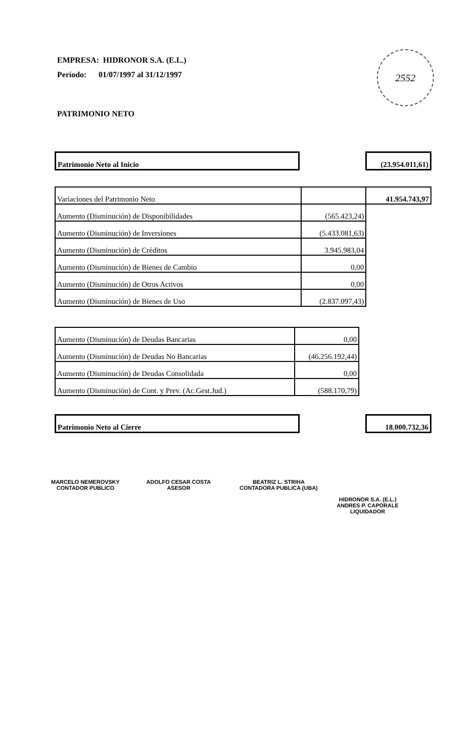EMPRESA: HIDRONOR S.A. (E.L.)
Período: 01/07/1997 al 31/12/1997
2552
PATRIMONIO NETO
| Patrimonio Neto al Inicio | | (23.954.011,61) |
| Variaciones del Patrimonio Neto | | 41.954.743,97 |
| Aumento (Disminución) de Disponibilidades | (565.423,24) | |
| Aumento (Disminución) de Inversiones | (5.433.081,63) | |
| Aumento (Disminución) de Créditos | 3.945.983,04 | |
| Aumento (Disminución) de Bienes de Cambio | 0,00 | |
| Aumento (Disminución) de Otros Activos | 0,00 | |
| Aumento (Disminución) de Bienes de Uso | (2.837.097,43) | |
| Aumento (Disminución) de Deudas Bancarias | 0,00 |
| Aumento (Disminución) de Deudas No Bancarias | (46.256.192,44) |
| Aumento (Disminución) de Deudas Consolidada | 0,00 |
| Aumento (Disminución) de Cont. y Prev. (Ac.Gest.Jud.) | (588.170,79) |
| Patrimonio Neto al Cierre | | 18.000.732,36 |
MARCELO NEMEROVSKY
CONTADOR PUBLICO
ADOLFO CESAR COSTA
ASESOR
BEATRIZ L. STRIHA
CONTADORA PUBLICA (UBA)
HIDRONOR S.A. (E.L.)
ANDRES P. CAPORALE
LIQUIDADOR